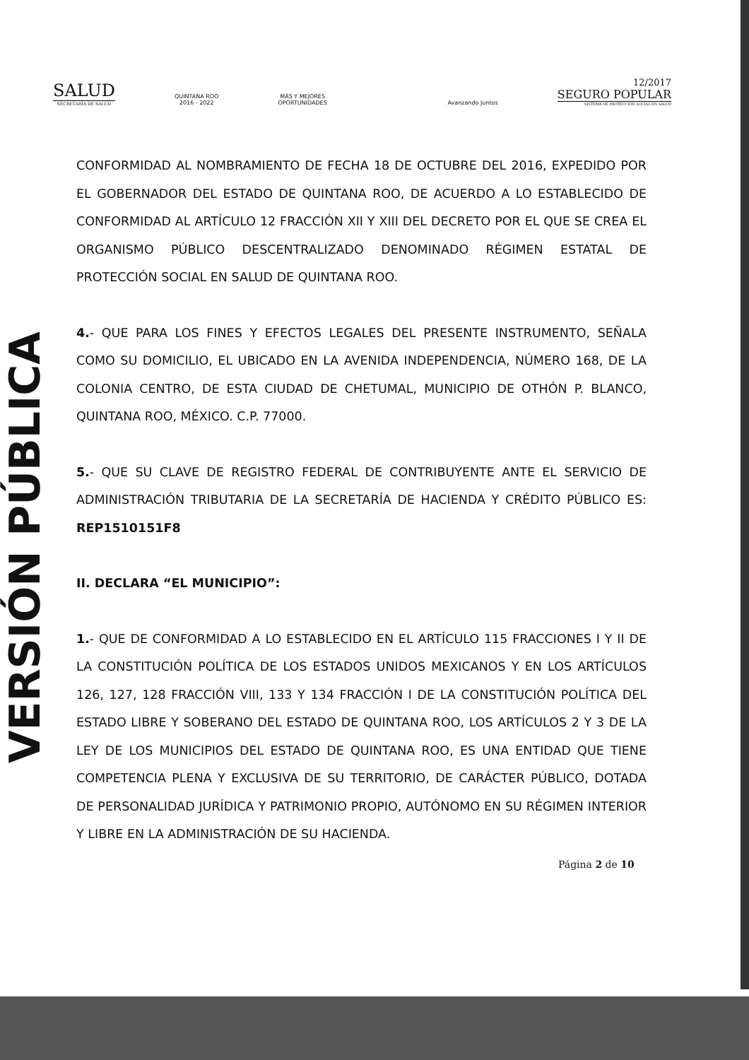SALUD
SECRETARÍA DE SALUD
QUINTANA ROO
2016 - 2022
MÁS Y MEJORES
OPORTUNIDADES
Avanzando Juntos
12/2017
SEGURO POPULAR
SISTEMA DE PROTECCIÓN SOCIAL EN SALUD
VERSIÓN PÚBLICA
CONFORMIDAD AL NOMBRAMIENTO DE FECHA 18 DE OCTUBRE DEL 2016, EXPEDIDO POR EL GOBERNADOR DEL ESTADO DE QUINTANA ROO, DE ACUERDO A LO ESTABLECIDO DE CONFORMIDAD AL ARTÍCULO 12 FRACCIÓN XII Y XIII DEL DECRETO POR EL QUE SE CREA EL ORGANISMO PÚBLICO DESCENTRALIZADO DENOMINADO RÉGIMEN ESTATAL DE PROTECCIÓN SOCIAL EN SALUD DE QUINTANA ROO.
4.- QUE PARA LOS FINES Y EFECTOS LEGALES DEL PRESENTE INSTRUMENTO, SEÑALA COMO SU DOMICILIO, EL UBICADO EN LA AVENIDA INDEPENDENCIA, NÚMERO 168, DE LA COLONIA CENTRO, DE ESTA CIUDAD DE CHETUMAL, MUNICIPIO DE OTHÓN P. BLANCO, QUINTANA ROO, MÉXICO. C.P. 77000.
5.- QUE SU CLAVE DE REGISTRO FEDERAL DE CONTRIBUYENTE ANTE EL SERVICIO DE ADMINISTRACIÓN TRIBUTARIA DE LA SECRETARÍA DE HACIENDA Y CRÉDITO PÚBLICO ES: REP1510151F8
II. DECLARA “EL MUNICIPIO”:
1.- QUE DE CONFORMIDAD A LO ESTABLECIDO EN EL ARTÍCULO 115 FRACCIONES I Y II DE LA CONSTITUCIÓN POLÍTICA DE LOS ESTADOS UNIDOS MEXICANOS Y EN LOS ARTÍCULOS 126, 127, 128 FRACCIÓN VIII, 133 Y 134 FRACCIÓN I DE LA CONSTITUCIÓN POLÍTICA DEL ESTADO LIBRE Y SOBERANO DEL ESTADO DE QUINTANA ROO, LOS ARTÍCULOS 2 Y 3 DE LA LEY DE LOS MUNICIPIOS DEL ESTADO DE QUINTANA ROO, ES UNA ENTIDAD QUE TIENE COMPETENCIA PLENA Y EXCLUSIVA DE SU TERRITORIO, DE CARÁCTER PÚBLICO, DOTADA DE PERSONALIDAD JURÍDICA Y PATRIMONIO PROPIO, AUTÓNOMO EN SU RÉGIMEN INTERIOR Y LIBRE EN LA ADMINISTRACIÓN DE SU HACIENDA.
Página 2 de 10